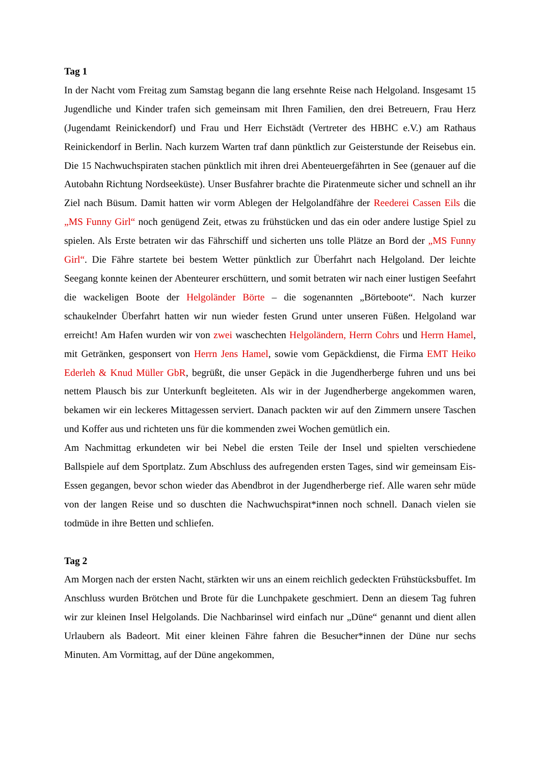Tag 1
In der Nacht vom Freitag zum Samstag begann die lang ersehnte Reise nach Helgoland. Insgesamt 15 Jugendliche und Kinder trafen sich gemeinsam mit Ihren Familien, den drei Betreuern, Frau Herz (Jugendamt Reinickendorf) und Frau und Herr Eichstädt (Vertreter des HBHC e.V.) am Rathaus Reinickendorf in Berlin. Nach kurzem Warten traf dann pünktlich zur Geisterstunde der Reisebus ein. Die 15 Nachwuchspiraten stachen pünktlich mit ihren drei Abenteuergefährten in See (genauer auf die Autobahn Richtung Nordseeküste). Unser Busfahrer brachte die Piratenmeute sicher und schnell an ihr Ziel nach Büsum. Damit hatten wir vorm Ablegen der Helgolandfähre der Reederei Cassen Eils die „MS Funny Girl“ noch genügend Zeit, etwas zu frühstücken und das ein oder andere lustige Spiel zu spielen. Als Erste betraten wir das Fährschiff und sicherten uns tolle Plätze an Bord der „MS Funny Girl“. Die Fähre startete bei bestem Wetter pünktlich zur Überfahrt nach Helgoland. Der leichte Seegang konnte keinen der Abenteurer erschüttern, und somit betraten wir nach einer lustigen Seefahrt die wackeligen Boote der Helgoländer Börte – die sogenannten „Börteboote“. Nach kurzer schaukelnder Überfahrt hatten wir nun wieder festen Grund unter unseren Füßen. Helgoland war erreicht! Am Hafen wurden wir von zwei waschechten Helgoländern, Herrn Cohrs und Herrn Hamel, mit Getränken, gesponsert von Herrn Jens Hamel, sowie vom Gepäckdienst, die Firma EMT Heiko Ederleh & Knud Müller GbR, begrüßt, die unser Gepäck in die Jugendherberge fuhren und uns bei nettem Plausch bis zur Unterkunft begleiteten. Als wir in der Jugendherberge angekommen waren, bekamen wir ein leckeres Mittagessen serviert. Danach packten wir auf den Zimmern unsere Taschen und Koffer aus und richteten uns für die kommenden zwei Wochen gemütlich ein.
Am Nachmittag erkundeten wir bei Nebel die ersten Teile der Insel und spielten verschiedene Ballspiele auf dem Sportplatz. Zum Abschluss des aufregenden ersten Tages, sind wir gemeinsam Eis-Essen gegangen, bevor schon wieder das Abendbrot in der Jugendherberge rief. Alle waren sehr müde von der langen Reise und so duschten die Nachwuchspirat*innen noch schnell. Danach vielen sie todmüde in ihre Betten und schliefen.
Tag 2
Am Morgen nach der ersten Nacht, stärkten wir uns an einem reichlich gedeckten Frühstücksbuffet. Im Anschluss wurden Brötchen und Brote für die Lunchpakete geschmiert. Denn an diesem Tag fuhren wir zur kleinen Insel Helgolands. Die Nachbarinsel wird einfach nur „Düne“ genannt und dient allen Urlaubern als Badeort. Mit einer kleinen Fähre fahren die Besucher*innen der Düne nur sechs Minuten. Am Vormittag, auf der Düne angekommen,